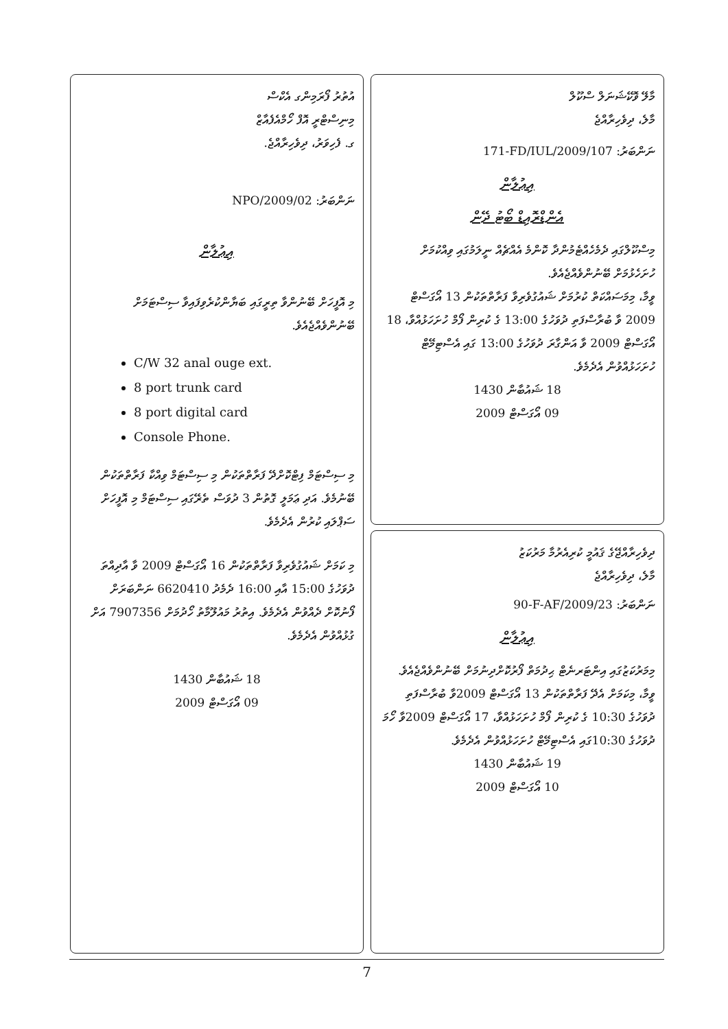މާލޭ ވޮކޭޝަނަލް ސްކޫލް
މާލެ، ދިވެހިރާއްޖެ
ނަންބަރު: 171-FD/IUL/2009/107
އިޢުލާން
އެންޑްރޮއިޑް ބޯޓު ދޭން
މިސްކޫލްގައި ދެމެހެއްޓެމުންދާ ކޮންމެ އެއްޗެއް ނީލަމުގައި ވިއްކުމަށް ހުށަހެޅުމަށް ބޭނުންވެއްޖެއެވެ.
ވީމާ، މިމަސައްކަތް ކުރުމަށް ޝައުގުވެރިވާ ފަރާތްތަކުން 13 އޯގަސްޓް 2009 ވާ ބުރާސްފަތި ދުވަހުގެ 13:00 ގެ ކުރިން ފޯމް ހުށަހަޅުއްވާ، 18 އޯގަސްޓް 2009 ވާ އަންގާރަ ދުވަހުގެ 13:00 ގައި އެސްޓިމޭޓް ހުށަހަޅުއްވުން އެދެމެވެ.
18 ޝައުބާން 1430
09 އޯގަސްޓް 2009
ދިވެހިރާއްޖޭގެ ޤައުމީ ކުރިއެރުމާ މަރުކަޒު
މާލެ، ދިވެހިރާއްޖެ
ނަންބަރު: 90-F-AF/2009/23
އިޢުލާން
މިމަރުކަޒުގައި އިންޓަރނެޓް ޙިދުމަތް ފޯރުކޮށްދިނުމަށް ބޭނުންވެއްޖެއެވެ.
ވީމާ، މިކަމަށް އެދޭ ފަރާތްތަކުން 13 އޯގަސްޓް 2009ވާ ބުރާސްފަތި ދުވަހުގެ 10:30 ގެ ކުރިން ފޯމް ހުށަހަޅުއްވާ، 17 އޯގަސްޓް 2009ވާ ހޯމަ ދުވަހުގެ 10:30ގައި އެސްޓިމޭޓް ހުށަހަޅުއްވުން އެދެމެވެ.
19 ޝައުބާން 1430
10 އޯގަސްޓް 2009
އުތުރު ފޯރަމިންގ އެކްސް
މިނިސްޓްރީ އޮފް ހޯމްއެފެއާޒް
ގ. ފެހިވަރު، ދިވެހިރާއްޖެ.
ނަންބަރު: NPO/2009/02
އިޢުލާން
މި އޮފީހަށް ބޭނުންވާ ތިރީގައި ބަޔާންކުރެވިފައިވާ ސިސްޓަމަށް ބޭނުންވެއްޖެއެވެ.
C/W 32 anal ouge ext.
8 port trunk card
8 port digital card
Console Phone.
މި ސިސްޓަމް ފިޓްކޮށްދޭ ފަރާތްތަކުން މި ސިސްޓަމް ވިއްކާ ފަރާތްތަކުން ބޭނުމެވެ. އަދި ޢަމަލީ ގޮތުން 3 ދުވަސް ތެރޭގައި ސިސްޓަމް މި އޮފީހަށް ސަޕްލައި ކުރުން އެދެމެވެ.
މި ކަމަށް ޝައުގުވެރިވާ ފަރާތްތަކުން 16 އޯގަސްޓް 2009 ވާ އާދިއްތަ ދުވަހުގެ 15:00 އާއި 16:00 ދެމެދު 6620410 ނަންބަރަށް ފޯނުކޮށް ދެއްވުން އެދެމެވެ. އިތުރު މައުލޫމާތު ހޯދުމަށް 7907356 އަށް ގުޅުއްވުން އެދެމެވެ.
18 ޝައުބާން 1430
09 އޯގަސްޓް 2009
7